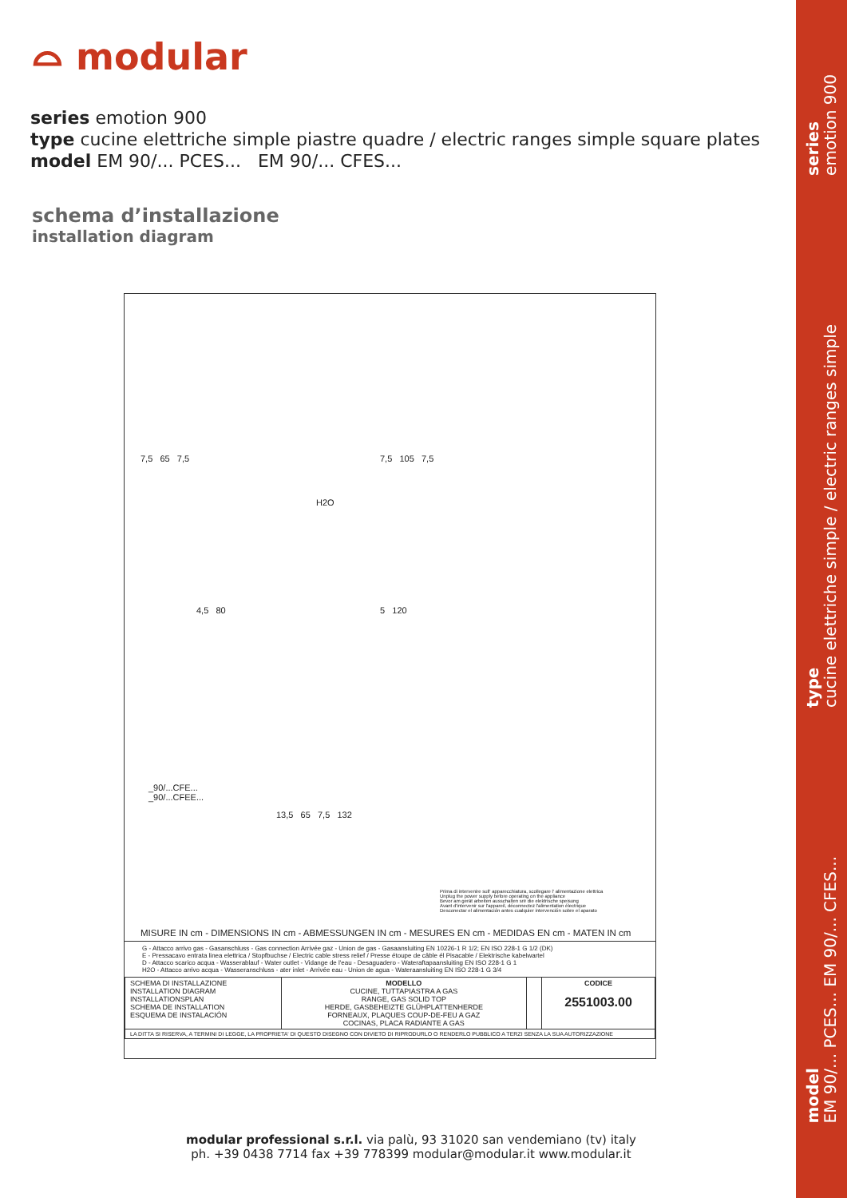⌓ modular
series emotion 900
type cucine elettriche simple piastre quadre / electric ranges simple square plates
model EM 90/... PCES... EM 90/... CFES...
schema d’installazione
installation diagram
7,5 65 7,5 7,5 105 7,5
H2O
4,5 80 5 120
_90/...CFE...
_90/...CFEE...
13,5 65 7,5 132
Prima di intervenire sull' apparecchiatura, scollegare l' alimentazione elettrica
Unplug the power supply before operating on the appliance
Bevor am gerät arbeiten ausschalten srë die elektrische speisung
Avant d'intervenir sur l'appareil, déconnectez l'alimentation électrique
Desconectar el alimentación antes cualquier intervención sobre el aparato
MISURE IN cm - DIMENSIONS IN cm - ABMESSUNGEN IN cm - MESURES EN cm - MEDIDAS EN cm - MATEN IN cm
G - Attacco arrivo gas - Gasanschluss - Gas connection Arrivée gaz - Union de gas - Gasaansluiting EN 10226-1 R 1/2; EN ISO 228-1 G 1/2 (DK)
E - Pressacavo entrata linea elettrica / Stopfbuchse / Electric cable stress relief / Presse étoupe de câble él Pisacable / Elektrische kabelwartel
D - Attacco scarico acqua - Wasserablauf - Water outlet - Vidange de l'eau - Desaguadero - Wateraftapaansluiting EN ISO 228-1 G 1
H2O - Attacco arrivo acqua - Wasseranschluss - ater inlet - Arrivée eau - Union de agua - Wateraansluiting EN ISO 228-1 G 3/4
| SCHEMA DI INSTALLAZIONE INSTALLATION DIAGRAM INSTALLATIONSPLAN SCHEMA DE INSTALLATION ESQUEMA DE INSTALACIÓN | MODELLO CUCINE, TUTTAPIASTRA A GAS RANGE, GAS SOLID TOP HERDE, GASBEHEIZTE GLÜHPLATTENHERDE FORNEAUX, PLAQUES COUP-DE-FEU A GAZ COCINAS, PLACA RADIANTE A GAS | | CODICE 2551003.00 |
| LA DITTA SI RISERVA, A TERMINI DI LEGGE, LA PROPRIETA' DI QUESTO DISEGNO CON DIVIETO DI RIPRODURLO O RENDERLO PUBBLICO A TERZI SENZA LA SUA AUTORIZZAZIONE | | | |
modular professional s.r.l. via palù, 93 31020 san vendemiano (tv) italy
ph. +39 0438 7714 fax +39 778399 modular@modular.it www.modular.it
series
emotion 900
type
cucine elettriche simple / electric ranges simple
model
EM 90/... PCES... EM 90/... CFES...